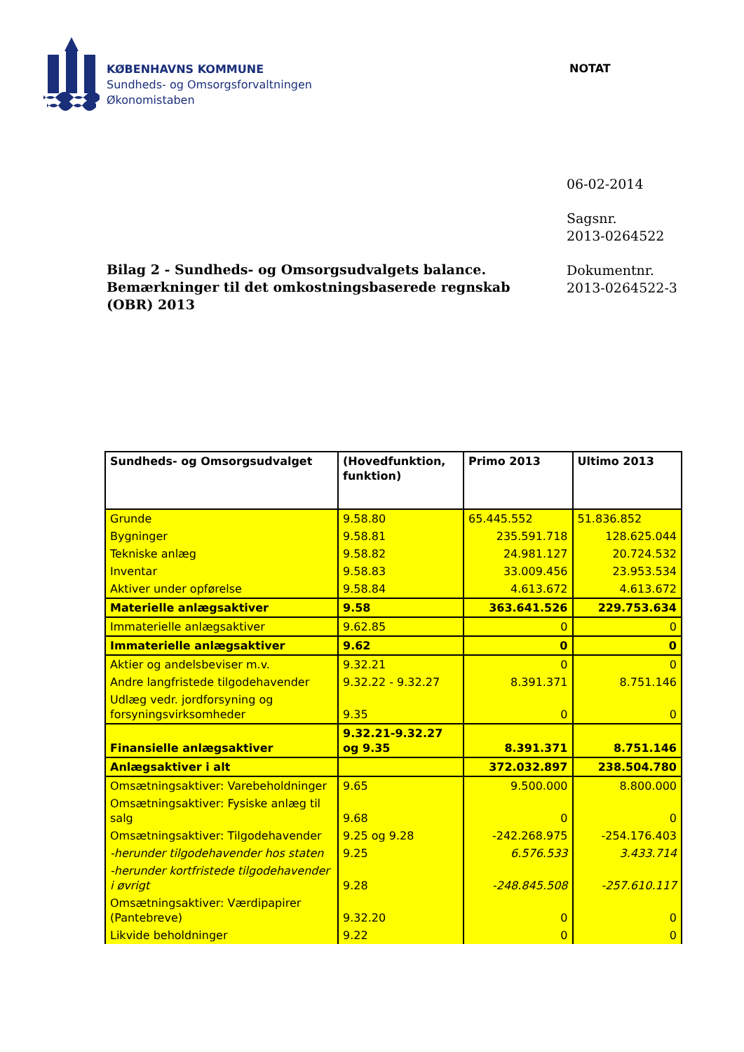KØBENHAVNS KOMMUNE
Sundheds- og Omsorgsforvaltningen
Økonomistaben
NOTAT
06-02-2014
Sagsnr.
2013-0264522
Dokumentnr.
2013-0264522-3
Bilag 2 - Sundheds- og Omsorgsudvalgets balance. Bemærkninger til det omkostningsbaserede regnskab (OBR) 2013
| Sundheds- og Omsorgsudvalget | (Hovedfunktion, funktion) | Primo 2013 | Ultimo 2013 |
| --- | --- | --- | --- |
| Grunde | 9.58.80 | 65.445.552 | 51.836.852 |
| Bygninger | 9.58.81 | 235.591.718 | 128.625.044 |
| Tekniske anlæg | 9.58.82 | 24.981.127 | 20.724.532 |
| Inventar | 9.58.83 | 33.009.456 | 23.953.534 |
| Aktiver under opførelse | 9.58.84 | 4.613.672 | 4.613.672 |
| Materielle anlægsaktiver | 9.58 | 363.641.526 | 229.753.634 |
| Immaterielle anlægsaktiver | 9.62.85 | 0 | 0 |
| Immaterielle anlægsaktiver | 9.62 | 0 | 0 |
| Aktier og andelsbeviser m.v. | 9.32.21 | 0 | 0 |
| Andre langfristede tilgodehavender | 9.32.22 - 9.32.27 | 8.391.371 | 8.751.146 |
| Udlæg vedr. jordforsyning og forsyningsvirksomheder | 9.35 | 0 | 0 |
| Finansielle anlægsaktiver | 9.32.21-9.32.27 og 9.35 | 8.391.371 | 8.751.146 |
| Anlægsaktiver i alt | | 372.032.897 | 238.504.780 |
| Omsætningsaktiver: Varebeholdninger | 9.65 | 9.500.000 | 8.800.000 |
| Omsætningsaktiver: Fysiske anlæg til salg | 9.68 | 0 | 0 |
| Omsætningsaktiver: Tilgodehavender | 9.25 og 9.28 | -242.268.975 | -254.176.403 |
| -herunder tilgodehavender hos staten | 9.25 | 6.576.533 | 3.433.714 |
| -herunder kortfristede tilgodehavender i øvrigt | 9.28 | -248.845.508 | -257.610.117 |
| Omsætningsaktiver: Værdipapirer (Pantebreve) | 9.32.20 | 0 | 0 |
| Likvide beholdninger | 9.22 | 0 | 0 |